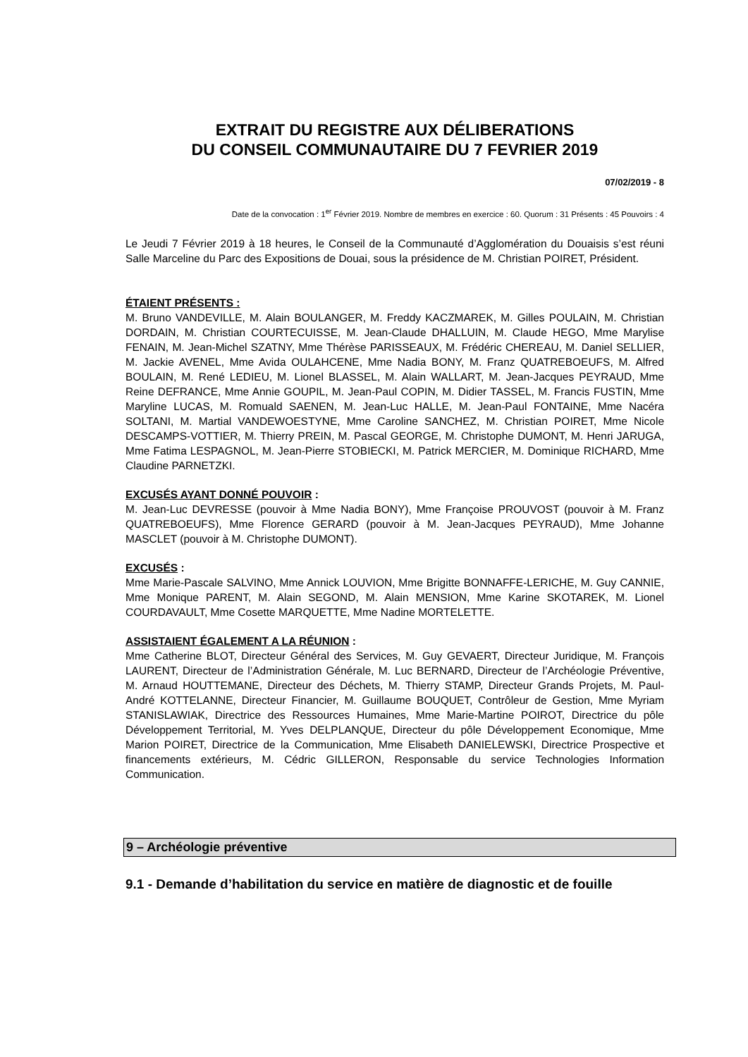EXTRAIT DU REGISTRE AUX DÉLIBERATIONS
DU CONSEIL COMMUNAUTAIRE DU 7 FEVRIER 2019
07/02/2019 - 8
Date de la convocation : 1<sup>er</sup> Février 2019. Nombre de membres en exercice : 60. Quorum : 31 Présents : 45 Pouvoirs : 4
Le Jeudi 7 Février 2019 à 18 heures, le Conseil de la Communauté d’Agglomération du Douaisis s’est réuni Salle Marceline du Parc des Expositions de Douai, sous la présidence de M. Christian POIRET, Président.
ÉTAIENT PRÉSENTS :
M. Bruno VANDEVILLE, M. Alain BOULANGER, M. Freddy KACZMAREK, M. Gilles POULAIN, M. Christian DORDAIN, M. Christian COURTECUISSE, M. Jean-Claude DHALLUIN, M. Claude HEGO, Mme Marylise FENAIN, M. Jean-Michel SZATNY, Mme Thérèse PARISSEAUX, M. Frédéric CHEREAU, M. Daniel SELLIER, M. Jackie AVENEL, Mme Avida OULAHCENE, Mme Nadia BONY, M. Franz QUATREBOEUFS, M. Alfred BOULAIN, M. René LEDIEU, M. Lionel BLASSEL, M. Alain WALLART, M. Jean-Jacques PEYRAUD, Mme Reine DEFRANCE, Mme Annie GOUPIL, M. Jean-Paul COPIN, M. Didier TASSEL, M. Francis FUSTIN, Mme Maryline LUCAS, M. Romuald SAENEN, M. Jean-Luc HALLE, M. Jean-Paul FONTAINE, Mme Nacéra SOLTANI, M. Martial VANDEWOESTYNE, Mme Caroline SANCHEZ, M. Christian POIRET, Mme Nicole DESCAMPS-VOTTIER, M. Thierry PREIN, M. Pascal GEORGE, M. Christophe DUMONT, M. Henri JARUGA, Mme Fatima LESPAGNOL, M. Jean-Pierre STOBIECKI, M. Patrick MERCIER, M. Dominique RICHARD, Mme Claudine PARNETZKI.
EXCUSÉS AYANT DONNÉ POUVOIR :
M. Jean-Luc DEVRESSE (pouvoir à Mme Nadia BONY), Mme Françoise PROUVOST (pouvoir à M. Franz QUATREBOEUFS), Mme Florence GERARD (pouvoir à M. Jean-Jacques PEYRAUD), Mme Johanne MASCLET (pouvoir à M. Christophe DUMONT).
EXCUSÉS :
Mme Marie-Pascale SALVINO, Mme Annick LOUVION, Mme Brigitte BONNAFFE-LERICHE, M. Guy CANNIE, Mme Monique PARENT, M. Alain SEGOND, M. Alain MENSION, Mme Karine SKOTAREK, M. Lionel COURDAVAULT, Mme Cosette MARQUETTE, Mme Nadine MORTELETTE.
ASSISTAIENT ÉGALEMENT A LA RÉUNION :
Mme Catherine BLOT, Directeur Général des Services, M. Guy GEVAERT, Directeur Juridique, M. François LAURENT, Directeur de l’Administration Générale, M. Luc BERNARD, Directeur de l’Archéologie Préventive, M. Arnaud HOUTTEMANE, Directeur des Déchets, M. Thierry STAMP, Directeur Grands Projets, M. Paul-André KOTTELANNE, Directeur Financier, M. Guillaume BOUQUET, Contrôleur de Gestion, Mme Myriam STANISLAWIAK, Directrice des Ressources Humaines, Mme Marie-Martine POIROT, Directrice du pôle Développement Territorial, M. Yves DELPLANQUE, Directeur du pôle Développement Economique, Mme Marion POIRET, Directrice de la Communication, Mme Elisabeth DANIELEWSKI, Directrice Prospective et financements extérieurs, M. Cédric GILLERON, Responsable du service Technologies Information Communication.
9 – Archéologie préventive
9.1 - Demande d’habilitation du service en matière de diagnostic et de fouille